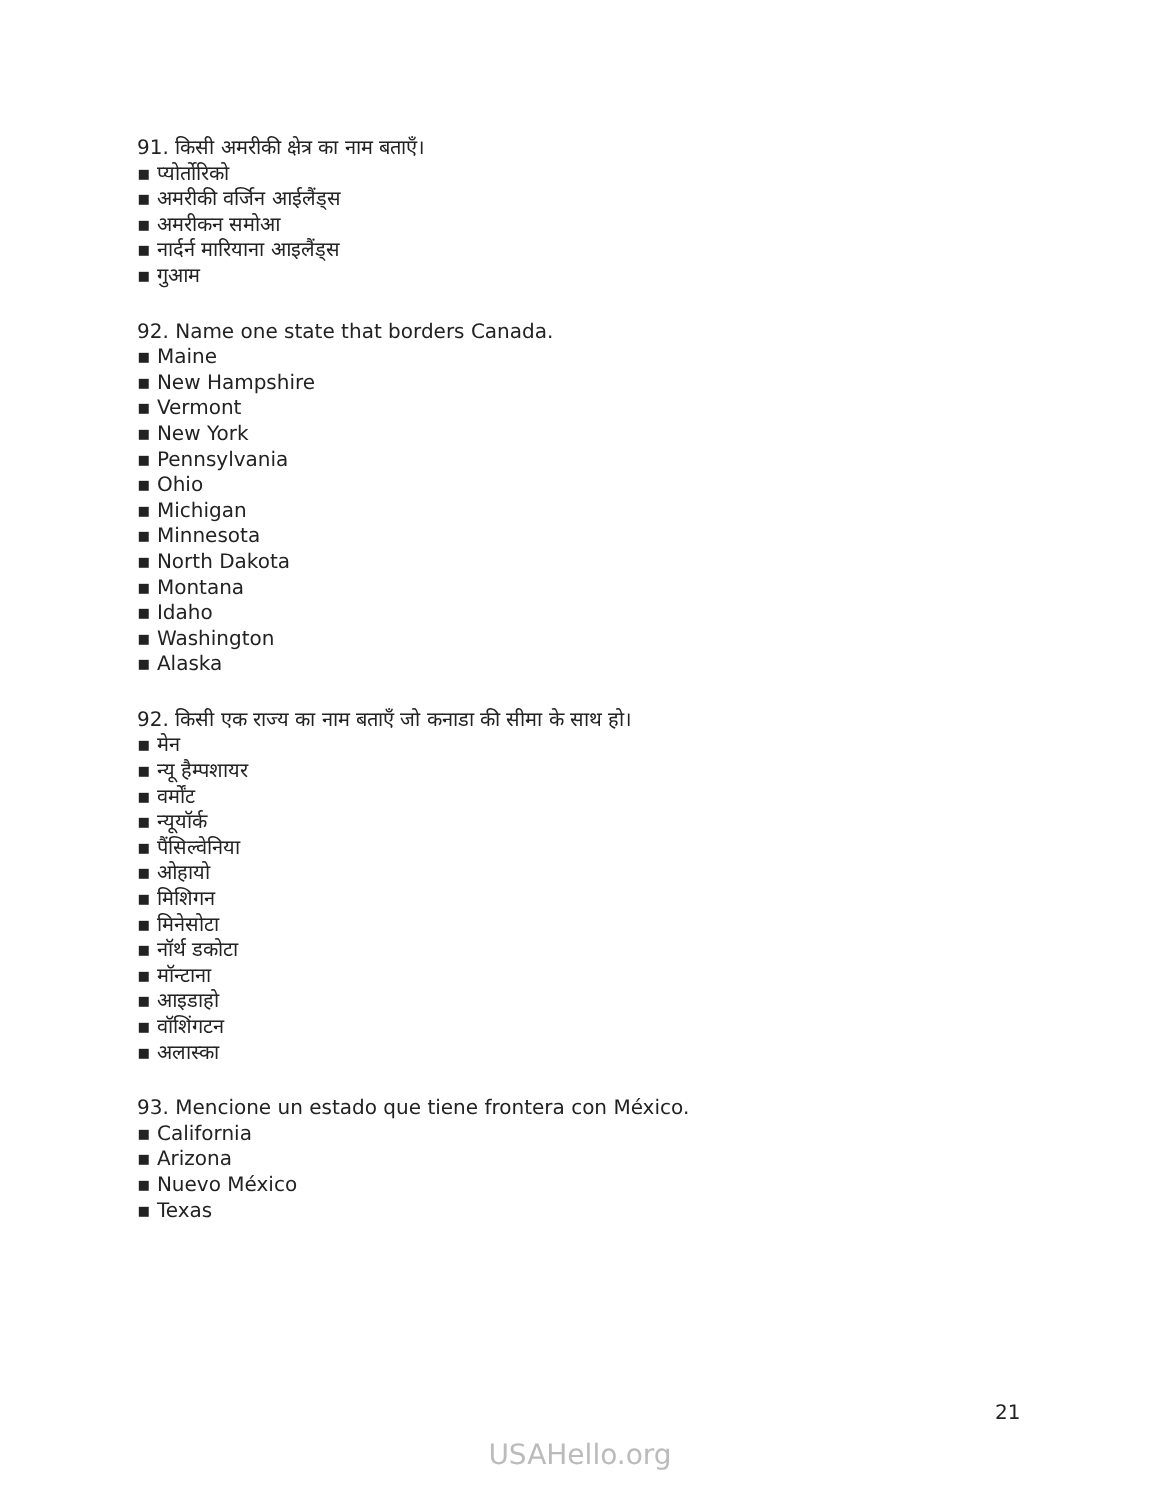91. किसी अमरीकी क्षेत्र का नाम बताएँ।
▪ प्योर्तोरिको
▪ अमरीकी वर्जिन आईलैंड्स
▪ अमरीकन समोआ
▪ नार्दर्न मारियाना आइलैंड्स
▪ गुआम
92. Name one state that borders Canada.
▪ Maine
▪ New Hampshire
▪ Vermont
▪ New York
▪ Pennsylvania
▪ Ohio
▪ Michigan
▪ Minnesota
▪ North Dakota
▪ Montana
▪ Idaho
▪ Washington
▪ Alaska
92. किसी एक राज्य का नाम बताएँ जो कनाडा की सीमा के साथ हो।
▪ मेन
▪ न्यू हैम्पशायर
▪ वर्मोंट
▪ न्यूयॉर्क
▪ पैंसिल्वेनिया
▪ ओहायो
▪ मिशिगन
▪ मिनेसोटा
▪ नॉर्थ डकोटा
▪ मॉन्टाना
▪ आइडाहो
▪ वॉशिंगटन
▪ अलास्का
93. Mencione un estado que tiene frontera con México.
▪ California
▪ Arizona
▪ Nuevo México
▪ Texas
21
USAHello.org